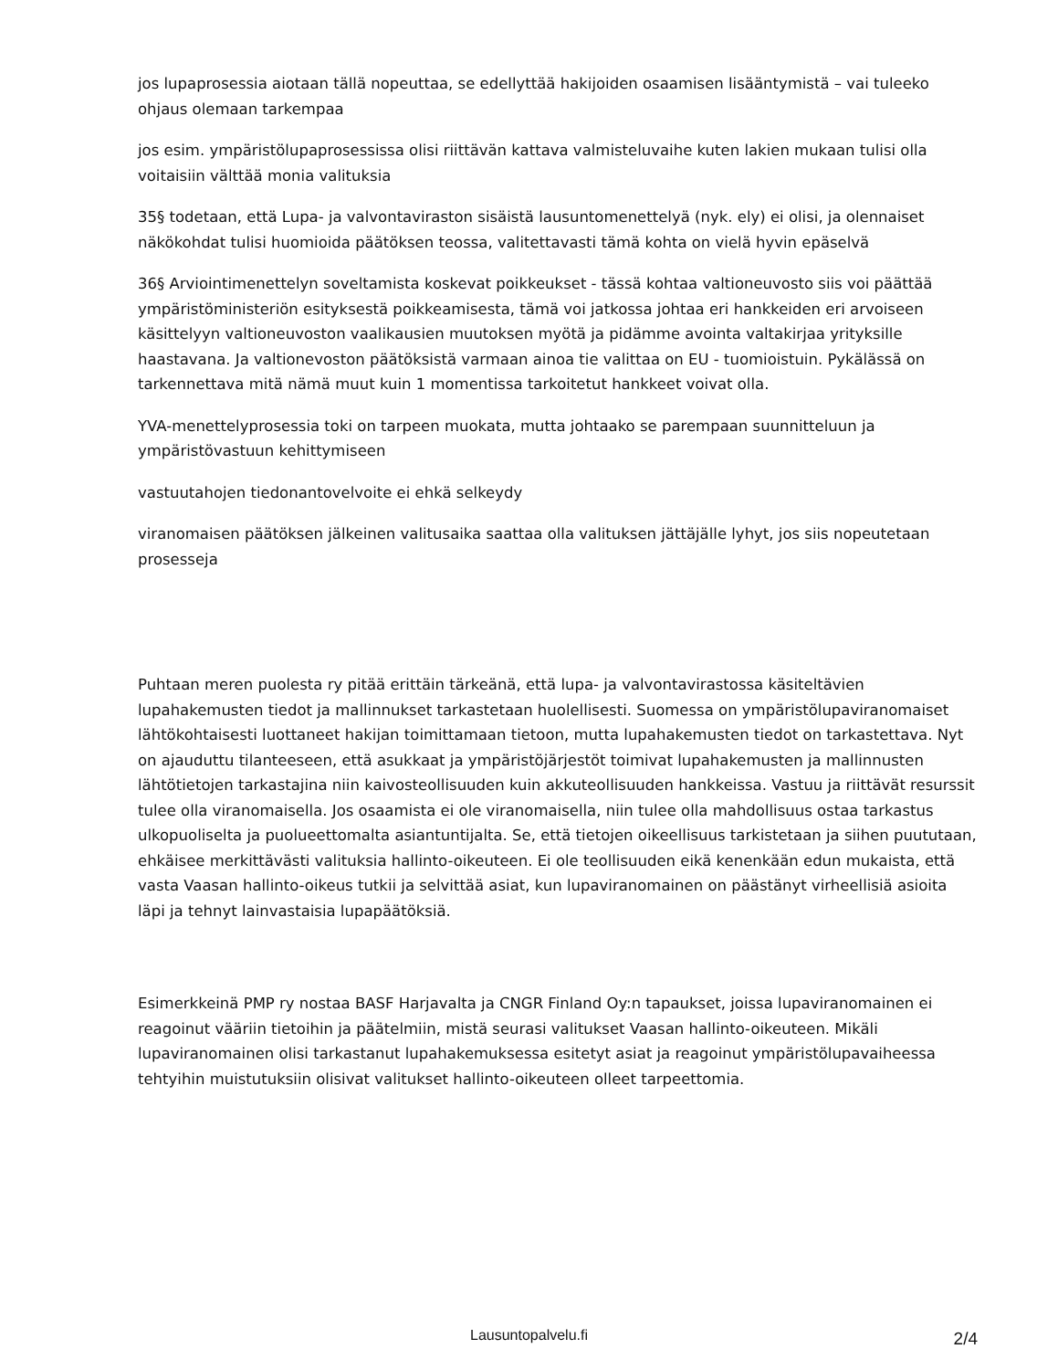jos lupaprosessia aiotaan tällä nopeuttaa, se edellyttää hakijoiden osaamisen lisääntymistä – vai tuleeko ohjaus olemaan tarkempaa
jos esim. ympäristölupaprosessissa olisi riittävän kattava valmisteluvaihe kuten lakien mukaan tulisi olla voitaisiin välttää monia valituksia
35§ todetaan, että Lupa- ja valvontaviraston sisäistä lausuntomenettelyä (nyk. ely) ei olisi, ja olennaiset näkökohdat tulisi huomioida päätöksen teossa, valitettavasti tämä kohta on vielä hyvin epäselvä
36§ Arviointimenettelyn soveltamista koskevat poikkeukset - tässä kohtaa valtioneuvosto siis voi päättää ympäristöministeriön esityksestä poikkeamisesta, tämä voi jatkossa johtaa eri hankkeiden eri arvoiseen käsittelyyn valtioneuvoston vaalikausien muutoksen myötä ja pidämme avointa valtakirjaa yrityksille haastavana. Ja valtionevoston päätöksistä varmaan ainoa tie valittaa on EU - tuomioistuin. Pykälässä on tarkennettava mitä nämä muut kuin 1 momentissa tarkoitetut hankkeet voivat olla.
YVA-menettelyprosessia toki on tarpeen muokata, mutta johtaako se parempaan suunnitteluun ja ympäristövastuun kehittymiseen
vastuutahojen tiedonantovelvoite ei ehkä selkeydy
viranomaisen päätöksen jälkeinen valitusaika saattaa olla valituksen jättäjälle lyhyt, jos siis nopeutetaan prosesseja
Puhtaan meren puolesta ry pitää erittäin tärkeänä, että lupa- ja valvontavirastossa käsiteltävien lupahakemusten tiedot ja mallinnukset tarkastetaan huolellisesti. Suomessa on ympäristölupaviranomaiset lähtökohtaisesti luottaneet hakijan toimittamaan tietoon, mutta lupahakemusten tiedot on tarkastettava. Nyt on ajauduttu tilanteeseen, että asukkaat ja ympäristöjärjestöt toimivat lupahakemusten ja mallinnusten lähtötietojen tarkastajina niin kaivosteollisuuden kuin akkuteollisuuden hankkeissa. Vastuu ja riittävät resurssit tulee olla viranomaisella. Jos osaamista ei ole viranomaisella, niin tulee olla mahdollisuus ostaa tarkastus ulkopuoliselta ja puolueettomalta asiantuntijalta. Se, että tietojen oikeellisuus tarkistetaan ja siihen puututaan, ehkäisee merkittävästi valituksia hallinto-oikeuteen. Ei ole teollisuuden eikä kenenkään edun mukaista, että vasta Vaasan hallinto-oikeus tutkii ja selvittää asiat, kun lupaviranomainen on päästänyt virheellisiä asioita läpi ja tehnyt lainvastaisia lupapäätöksiä.
Esimerkkeinä PMP ry nostaa BASF Harjavalta ja CNGR Finland Oy:n tapaukset, joissa lupaviranomainen ei reagoinut vääriin tietoihin ja päätelmiin, mistä seurasi valitukset Vaasan hallinto-oikeuteen. Mikäli lupaviranomainen olisi tarkastanut lupahakemuksessa esitetyt asiat ja reagoinut ympäristölupavaiheessa tehtyihin muistutuksiin olisivat valitukset hallinto-oikeuteen olleet tarpeettomia.
Lausuntopalvelu.fi
2/4